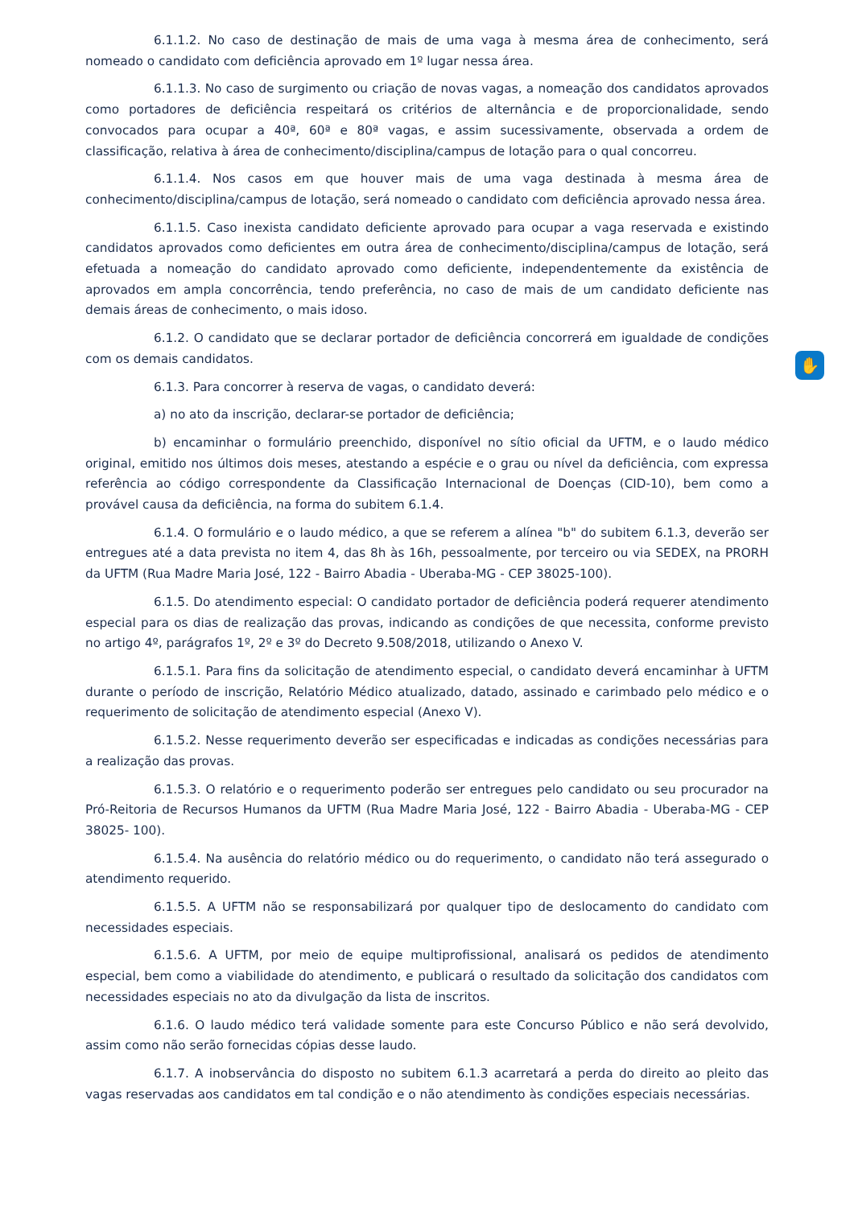✋
6.1.1.2. No caso de destinação de mais de uma vaga à mesma área de conhecimento, será nomeado o candidato com deficiência aprovado em 1º lugar nessa área.
6.1.1.3. No caso de surgimento ou criação de novas vagas, a nomeação dos candidatos aprovados como portadores de deficiência respeitará os critérios de alternância e de proporcionalidade, sendo convocados para ocupar a 40ª, 60ª e 80ª vagas, e assim sucessivamente, observada a ordem de classificação, relativa à área de conhecimento/disciplina/campus de lotação para o qual concorreu.
6.1.1.4. Nos casos em que houver mais de uma vaga destinada à mesma área de conhecimento/disciplina/campus de lotação, será nomeado o candidato com deficiência aprovado nessa área.
6.1.1.5. Caso inexista candidato deficiente aprovado para ocupar a vaga reservada e existindo candidatos aprovados como deficientes em outra área de conhecimento/disciplina/campus de lotação, será efetuada a nomeação do candidato aprovado como deficiente, independentemente da existência de aprovados em ampla concorrência, tendo preferência, no caso de mais de um candidato deficiente nas demais áreas de conhecimento, o mais idoso.
6.1.2. O candidato que se declarar portador de deficiência concorrerá em igualdade de condições com os demais candidatos.
6.1.3. Para concorrer à reserva de vagas, o candidato deverá:
a) no ato da inscrição, declarar-se portador de deficiência;
b) encaminhar o formulário preenchido, disponível no sítio oficial da UFTM, e o laudo médico original, emitido nos últimos dois meses, atestando a espécie e o grau ou nível da deficiência, com expressa referência ao código correspondente da Classificação Internacional de Doenças (CID-10), bem como a provável causa da deficiência, na forma do subitem 6.1.4.
6.1.4. O formulário e o laudo médico, a que se referem a alínea "b" do subitem 6.1.3, deverão ser entregues até a data prevista no item 4, das 8h às 16h, pessoalmente, por terceiro ou via SEDEX, na PRORH da UFTM (Rua Madre Maria José, 122 - Bairro Abadia - Uberaba-MG - CEP 38025-100).
6.1.5. Do atendimento especial: O candidato portador de deficiência poderá requerer atendimento especial para os dias de realização das provas, indicando as condições de que necessita, conforme previsto no artigo 4º, parágrafos 1º, 2º e 3º do Decreto 9.508/2018, utilizando o Anexo V.
6.1.5.1. Para fins da solicitação de atendimento especial, o candidato deverá encaminhar à UFTM durante o período de inscrição, Relatório Médico atualizado, datado, assinado e carimbado pelo médico e o requerimento de solicitação de atendimento especial (Anexo V).
6.1.5.2. Nesse requerimento deverão ser especificadas e indicadas as condições necessárias para a realização das provas.
6.1.5.3. O relatório e o requerimento poderão ser entregues pelo candidato ou seu procurador na Pró-Reitoria de Recursos Humanos da UFTM (Rua Madre Maria José, 122 - Bairro Abadia - Uberaba-MG - CEP 38025- 100).
6.1.5.4. Na ausência do relatório médico ou do requerimento, o candidato não terá assegurado o atendimento requerido.
6.1.5.5. A UFTM não se responsabilizará por qualquer tipo de deslocamento do candidato com necessidades especiais.
6.1.5.6. A UFTM, por meio de equipe multiprofissional, analisará os pedidos de atendimento especial, bem como a viabilidade do atendimento, e publicará o resultado da solicitação dos candidatos com necessidades especiais no ato da divulgação da lista de inscritos.
6.1.6. O laudo médico terá validade somente para este Concurso Público e não será devolvido, assim como não serão fornecidas cópias desse laudo.
6.1.7. A inobservância do disposto no subitem 6.1.3 acarretará a perda do direito ao pleito das vagas reservadas aos candidatos em tal condição e o não atendimento às condições especiais necessárias.